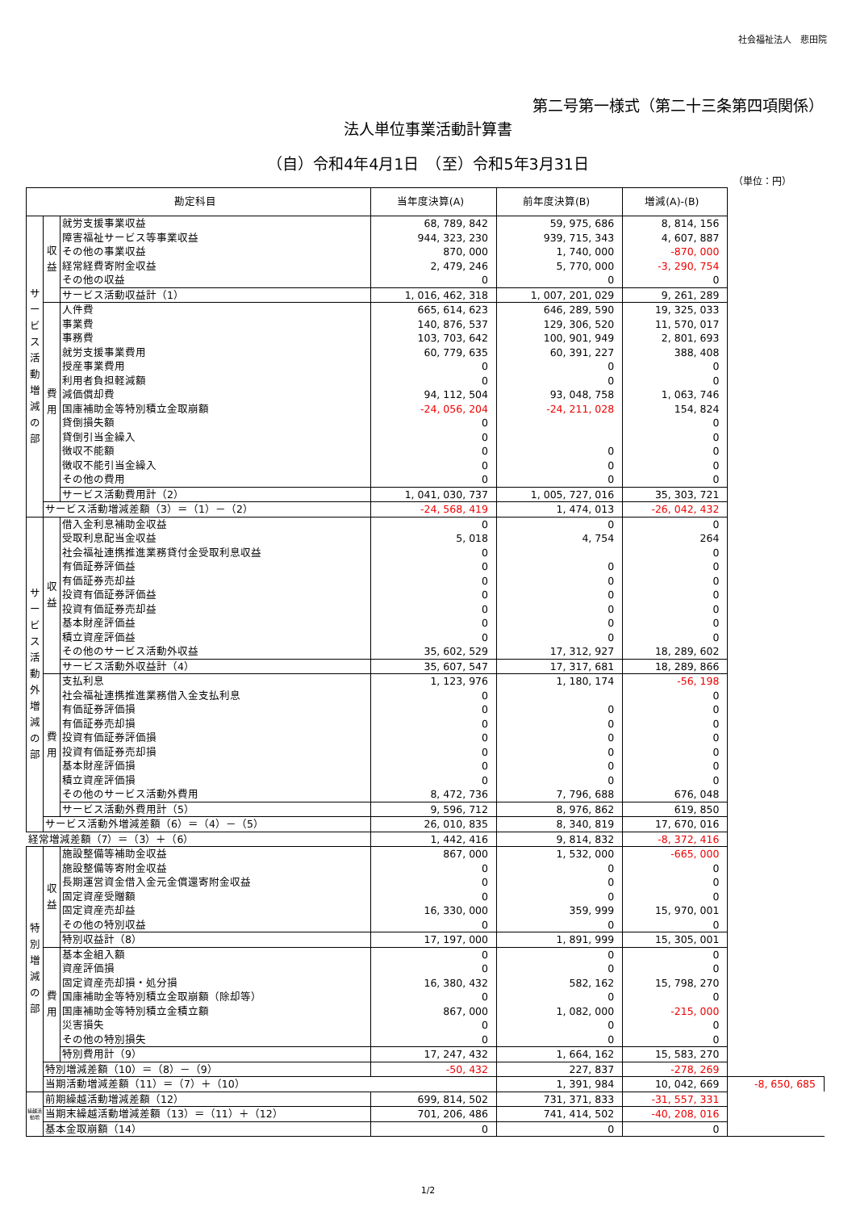社会福祉法人　悲田院
第二号第一様式（第二十三条第四項関係）
法人単位事業活動計算書
（自）令和4年4月1日　（至）令和5年3月31日
（単位：円）
| 勘定科目 | | | 当年度決算(A) | 前年度決算(B) | 増減(A)-(B) | |
| --- | --- | --- | --- | --- | --- | --- |
| サービス活動増減の部 | 収益 | 就労支援事業収益 | 68, 789, 842 | 59, 975, 686 | 8, 814, 156 | |
| | | 障害福祉サービス等事業収益 | 944, 323, 230 | 939, 715, 343 | 4, 607, 887 | |
| | | その他の事業収益 | 870, 000 | 1, 740, 000 | -870, 000 | |
| | | 経常経費寄附金収益 | 2, 479, 246 | 5, 770, 000 | -3, 290, 754 | |
| | | その他の収益 | 0 | 0 | 0 | |
| | | サービス活動収益計（1） | 1, 016, 462, 318 | 1, 007, 201, 029 | 9, 261, 289 | |
| | 費用 | 人件費 | 665, 614, 623 | 646, 289, 590 | 19, 325, 033 | |
| | | 事業費 | 140, 876, 537 | 129, 306, 520 | 11, 570, 017 | |
| | | 事務費 | 103, 703, 642 | 100, 901, 949 | 2, 801, 693 | |
| | | 就労支援事業費用 | 60, 779, 635 | 60, 391, 227 | 388, 408 | |
| | | 授産事業費用 | 0 | 0 | 0 | |
| | | 利用者負担軽減額 | 0 | 0 | 0 | |
| | | 減価償却費 | 94, 112, 504 | 93, 048, 758 | 1, 063, 746 | |
| | | 国庫補助金等特別積立金取崩額 | -24, 056, 204 | -24, 211, 028 | 154, 824 | |
| | | 貸倒損失額 | 0 | | 0 | |
| | | 貸倒引当金繰入 | 0 | | 0 | |
| | | 徴収不能額 | 0 | 0 | 0 | |
| | | 徴収不能引当金繰入 | 0 | 0 | 0 | |
| | | その他の費用 | 0 | 0 | 0 | |
| | | サービス活動費用計（2） | 1, 041, 030, 737 | 1, 005, 727, 016 | 35, 303, 721 | |
| | サービス活動増減差額（3）＝（1）－（2） | | -24, 568, 419 | 1, 474, 013 | -26, 042, 432 | |
| サービス活動外増減の部 | 収益 | 借入金利息補助金収益 | 0 | 0 | 0 | |
| | | 受取利息配当金収益 | 5, 018 | 4, 754 | 264 | |
| | | 社会福祉連携推進業務貸付金受取利息収益 | 0 | | 0 | |
| | | 有価証券評価益 | 0 | 0 | 0 | |
| | | 有価証券売却益 | 0 | 0 | 0 | |
| | | 投資有価証券評価益 | 0 | 0 | 0 | |
| | | 投資有価証券売却益 | 0 | 0 | 0 | |
| | | 基本財産評価益 | 0 | 0 | 0 | |
| | | 積立資産評価益 | 0 | 0 | 0 | |
| | | その他のサービス活動外収益 | 35, 602, 529 | 17, 312, 927 | 18, 289, 602 | |
| | | サービス活動外収益計（4） | 35, 607, 547 | 17, 317, 681 | 18, 289, 866 | |
| | 費用 | 支払利息 | 1, 123, 976 | 1, 180, 174 | -56, 198 | |
| | | 社会福祉連携推進業務借入金支払利息 | 0 | | 0 | |
| | | 有価証券評価損 | 0 | 0 | 0 | |
| | | 有価証券売却損 | 0 | 0 | 0 | |
| | | 投資有価証券評価損 | 0 | 0 | 0 | |
| | | 投資有価証券売却損 | 0 | 0 | 0 | |
| | | 基本財産評価損 | 0 | 0 | 0 | |
| | | 積立資産評価損 | 0 | 0 | 0 | |
| | | その他のサービス活動外費用 | 8, 472, 736 | 7, 796, 688 | 676, 048 | |
| | | サービス活動外費用計（5） | 9, 596, 712 | 8, 976, 862 | 619, 850 | |
| | サービス活動外増減差額（6）＝（4）－（5） | | 26, 010, 835 | 8, 340, 819 | 17, 670, 016 | |
| 経常増減差額（7）＝（3）＋（6） | | | 1, 442, 416 | 9, 814, 832 | -8, 372, 416 | |
| 特別増減の部 | 収益 | 施設整備等補助金収益 | 867, 000 | 1, 532, 000 | -665, 000 | |
| | | 施設整備等寄附金収益 | 0 | 0 | 0 | |
| | | 長期運営資金借入金元金償還寄附金収益 | 0 | 0 | 0 | |
| | | 固定資産受贈額 | 0 | 0 | 0 | |
| | | 固定資産売却益 | 16, 330, 000 | 359, 999 | 15, 970, 001 | |
| | | その他の特別収益 | 0 | 0 | 0 | |
| | | 特別収益計（8） | 17, 197, 000 | 1, 891, 999 | 15, 305, 001 | |
| | 費用 | 基本金組入額 | 0 | 0 | 0 | |
| | | 資産評価損 | 0 | 0 | 0 | |
| | | 固定資産売却損・処分損 | 16, 380, 432 | 582, 162 | 15, 798, 270 | |
| | | 国庫補助金等特別積立金取崩額（除却等） | 0 | 0 | 0 | |
| | | 国庫補助金等特別積立金積立額 | 867, 000 | 1, 082, 000 | -215, 000 | |
| | | 災害損失 | 0 | 0 | 0 | |
| | | その他の特別損失 | 0 | 0 | 0 | |
| | | 特別費用計（9） | 17, 247, 432 | 1, 664, 162 | 15, 583, 270 | |
| | 特別増減差額（10）＝（8）－（9） | | -50, 432 | 227, 837 | -278, 269 | |
| | 当期活動増減差額（11）＝（7）＋（10） | | | 1, 391, 984 | 10, 042, 669 | -8, 650, 685 |
| 繰越活動増 | 前期繰越活動増減差額（12） | | 699, 814, 502 | 731, 371, 833 | -31, 557, 331 | |
| | 当期末繰越活動増減差額（13）＝（11）＋（12） | | 701, 206, 486 | 741, 414, 502 | -40, 208, 016 | |
| | 基本金取崩額（14） | | 0 | 0 | 0 | |
1/2